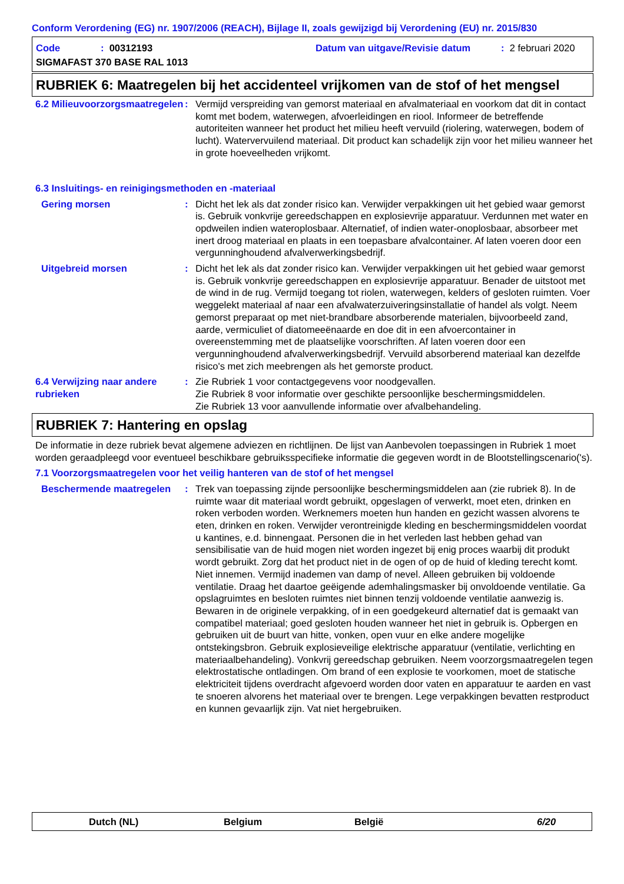Conform Verordening (EG) nr. 1907/2006 (REACH), Bijlage II, zoals gewijzigd bij Verordening (EU) nr. 2015/830
Code
: 00312193
Datum van uitgave/Revisie datum
: 2 februari 2020
SIGMAFAST 370 BASE RAL 1013
RUBRIEK 6: Maatregelen bij het accidenteel vrijkomen van de stof of het mengsel
6.2 Milieuvoorzorgsmaatregelen
: Vermijd verspreiding van gemorst materiaal en afvalmateriaal en voorkom dat dit in contact komt met bodem, waterwegen, afvoerleidingen en riool. Informeer de betreffende autoriteiten wanneer het product het milieu heeft vervuild (riolering, waterwegen, bodem of lucht). Watervervuilend materiaal. Dit product kan schadelijk zijn voor het milieu wanneer het in grote hoeveelheden vrijkomt.
6.3 Insluitings- en reinigingsmethoden en -materiaal
Gering morsen : Dicht het lek als dat zonder risico kan. Verwijder verpakkingen uit het gebied waar gemorst is. Gebruik vonkvrije gereedschappen en explosievrije apparatuur. Verdunnen met water en opdweilen indien wateroplosbaar. Alternatief, of indien water-onoplosbaar, absorbeer met inert droog materiaal en plaats in een toepasbare afvalcontainer. Af laten voeren door een vergunninghoudend afvalverwerkingsbedrijf.
Uitgebreid morsen : Dicht het lek als dat zonder risico kan. Verwijder verpakkingen uit het gebied waar gemorst is. Gebruik vonkvrije gereedschappen en explosievrije apparatuur. Benader de uitstoot met de wind in de rug. Vermijd toegang tot riolen, waterwegen, kelders of gesloten ruimten. Voer weggelekt materiaal af naar een afvalwaterzuiveringsinstallatie of handel als volgt. Neem gemorst preparaat op met niet-brandbare absorberende materialen, bijvoorbeeld zand, aarde, vermiculiet of diatomeeënaarde en doe dit in een afvoercontainer in overeenstemming met de plaatselijke voorschriften. Af laten voeren door een vergunninghoudend afvalverwerkingsbedrijf. Vervuild absorberend materiaal kan dezelfde risico's met zich meebrengen als het gemorste product.
6.4 Verwijzing naar andere rubrieken
: Zie Rubriek 1 voor contactgegevens voor noodgevallen.
Zie Rubriek 8 voor informatie over geschikte persoonlijke beschermingsmiddelen.
Zie Rubriek 13 voor aanvullende informatie over afvalbehandeling.
RUBRIEK 7: Hantering en opslag
De informatie in deze rubriek bevat algemene adviezen en richtlijnen. De lijst van Aanbevolen toepassingen in Rubriek 1 moet worden geraadpleegd voor eventueel beschikbare gebruiksspecifieke informatie die gegeven wordt in de Blootstellingscenario('s).
7.1 Voorzorgsmaatregelen voor het veilig hanteren van de stof of het mengsel
Beschermende maatregelen : Trek van toepassing zijnde persoonlijke beschermingsmiddelen aan (zie rubriek 8). In de ruimte waar dit materiaal wordt gebruikt, opgeslagen of verwerkt, moet eten, drinken en roken verboden worden. Werknemers moeten hun handen en gezicht wassen alvorens te eten, drinken en roken. Verwijder verontreinigde kleding en beschermingsmiddelen voordat u kantines, e.d. binnengaat. Personen die in het verleden last hebben gehad van sensibilisatie van de huid mogen niet worden ingezet bij enig proces waarbij dit produkt wordt gebruikt. Zorg dat het product niet in de ogen of op de huid of kleding terecht komt. Niet innemen. Vermijd inademen van damp of nevel. Alleen gebruiken bij voldoende ventilatie. Draag het daartoe geëigende ademhalingsmasker bij onvoldoende ventilatie. Ga opslagruimtes en besloten ruimtes niet binnen tenzij voldoende ventilatie aanwezig is. Bewaren in de originele verpakking, of in een goedgekeurd alternatief dat is gemaakt van compatibel materiaal; goed gesloten houden wanneer het niet in gebruik is. Opbergen en gebruiken uit de buurt van hitte, vonken, open vuur en elke andere mogelijke ontstekingsbron. Gebruik explosieveilige elektrische apparatuur (ventilatie, verlichting en materiaalbehandeling). Vonkvrij gereedschap gebruiken. Neem voorzorgsmaatregelen tegen elektrostatische ontladingen. Om brand of een explosie te voorkomen, moet de statische elektriciteit tijdens overdracht afgevoerd worden door vaten en apparatuur te aarden en vast te snoeren alvorens het materiaal over te brengen. Lege verpakkingen bevatten restproduct en kunnen gevaarlijk zijn. Vat niet hergebruiken.
Dutch (NL) Belgium België 6/20